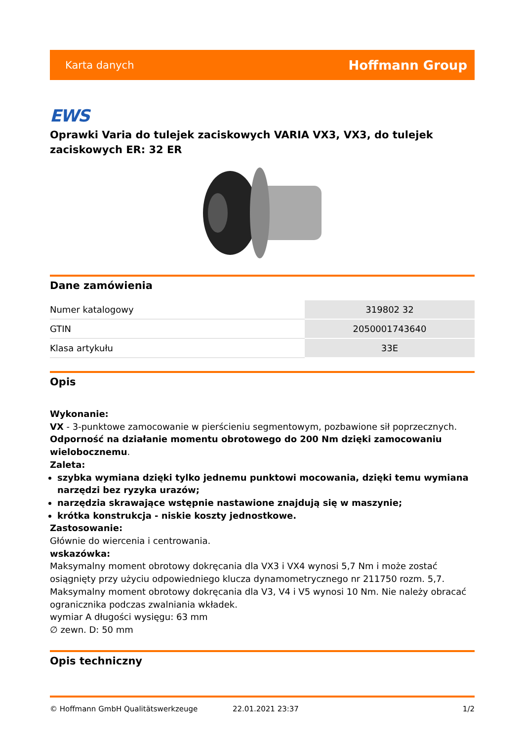Karta danych Hoffmann Group
EWS
Oprawki Varia do tulejek zaciskowych VARIA VX3, VX3, do tulejek zaciskowych ER: 32 ER
Dane zamówienia
| Numer katalogowy | 319802 32 |
| GTIN | 2050001743640 |
| Klasa artykułu | 33E |
Opis
Wykonanie:
VX - 3-punktowe zamocowanie w pierścieniu segmentowym, pozbawione sił poprzecznych.
Odporność na działanie momentu obrotowego do 200 Nm dzięki zamocowaniu wielobocznemu.
Zaleta:
szybka wymiana dzięki tylko jednemu punktowi mocowania, dzięki temu wymiana narzędzi bez ryzyka urazów;
narzędzia skrawające wstępnie nastawione znajdują się w maszynie;
krótka konstrukcja - niskie koszty jednostkowe.
Zastosowanie:
Głównie do wiercenia i centrowania.
wskazówka:
Maksymalny moment obrotowy dokręcania dla VX3 i VX4 wynosi 5,7 Nm i może zostać osiągnięty przy użyciu odpowiedniego klucza dynamometrycznego nr 211750 rozm. 5,7. Maksymalny moment obrotowy dokręcania dla V3, V4 i V5 wynosi 10 Nm. Nie należy obracać ogranicznika podczas zwalniania wkładek.
wymiar A długości wysięgu: 63 mm
∅ zewn. D: 50 mm
Opis techniczny
© Hoffmann GmbH Qualitätswerkzeuge 22.01.2021 23:37 1/2